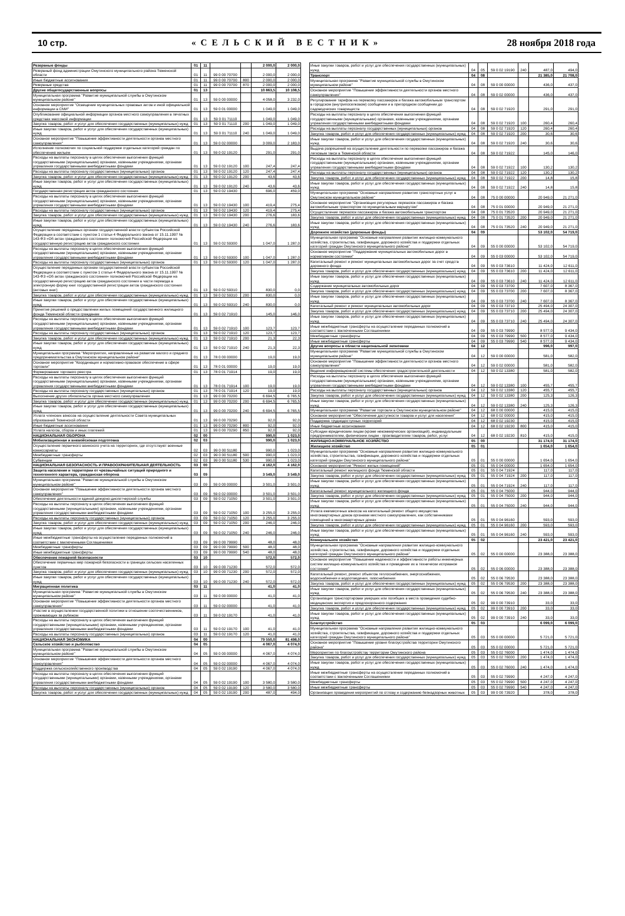10 стр. «СЕЛЬСКИЙ ВЕСТНИК» 28 ноября 2018 года
| Резервные фонды | 01 | 11 | | | 2 000,0 | 2 000,0 |
| Резервный фонд администрации Омутинского муниципального района Тюменской области | 01 | 11 | 99 0 00 70700 | | 2 000,0 | 2 000,0 |
| Иные бюджетные ассигнования | 01 | 11 | 99 0 00 70700 | 800 | 2 000,0 | 2 000,0 |
| Резервные средства | 01 | 11 | 99 0 00 70700 | 870 | 2 000,0 | 2 000,0 |
| Другие общегосударственные вопросы | 01 | 13 | | | 10 863,5 | 10 108,5 |
| Муниципальная программа "Развитие муниципальной службы в Омутинском муниципальном районе" | 01 | 13 | 59 0 00 00000 | | 4 058,0 | 3 232,0 |
| Основное мероприятие "Освещение муниципальных правовых актов и иной официальной информации в СМИ" | 01 | 13 | 59 0 01 00000 | | 1 049,0 | 1 049,0 |
| Опубликование официальной информации органов местного самоуправления в печатных средствах массовой информации | 01 | 13 | 59 0 01 71110 | | 1 049,0 | 1 049,0 |
| Закупка товаров, работ и услуг для обеспечения государственных (муниципальных) нужд | 01 | 13 | 59 0 01 71110 | 200 | 1 049,0 | 1 049,0 |
| Иные закупки товаров, работ и услуг для обеспечения государственных (муниципальных) нужд | 01 | 13 | 59 0 01 71110 | 240 | 1 049,0 | 1 049,0 |
| Основное мероприятие "Повышение эффективности деятельности органов местного самоуправления" | 01 | 13 | 59 0 02 00000 | | 3 009,0 | 2 183,0 |
| Исполнение полномочия по социальной поддержке отдельных категорий граждан по обеспечению жильем | 01 | 13 | 59 0 02 19120 | | 291,0 | 291,0 |
| Расходы на выплаты персоналу в целях обеспечения выполнения функций государственными (муниципальными) органами, казенными учреждениями, органами управления государственными внебюджетными фондами | 01 | 13 | 59 0 02 19120 | 100 | 247,4 | 247,4 |
| Расходы на выплаты персоналу государственных (муниципальных) органов | 01 | 13 | 59 0 02 19120 | 120 | 247,4 | 247,4 |
| Закупка товаров, работ и услуг для обеспечения государственных (муниципальных) нужд | 01 | 13 | 59 0 02 19120 | 200 | 43,6 | 43,6 |
| Иные закупки товаров, работ и услуг для обеспечения государственных (муниципальных) нужд | 01 | 13 | 59 0 02 19120 | 240 | 43,6 | 43,6 |
| Государственная регистрация актов гражданского состояния | 01 | 13 | 59 0 02 19430 | | 696,0 | 459,0 |
| Расходы на выплаты персоналу в целях обеспечения выполнения функций государственными (муниципальными) органами, казенными учреждениями, органами управления государственными внебюджетными фондами | 01 | 13 | 59 0 02 19430 | 100 | 419,4 | 275,4 |
| Расходы на выплаты персоналу государственных (муниципальных) органов | 01 | 13 | 59 0 02 19430 | 120 | 419,4 | 275,4 |
| Закупка товаров, работ и услуг для обеспечения государственных (муниципальных) нужд | 01 | 13 | 59 0 02 19430 | 200 | 276,6 | 183,6 |
| Иные закупки товаров, работ и услуг для обеспечения государственных (муниципальных) нужд | 01 | 13 | 59 0 02 19430 | 240 | 276,6 | 183,6 |
| Осуществление переданных органам государственной власти субъектов Российской Федерации в соответствии с пунктом 1 статьи 4 Федерального закона от 15.11.1997 № 143-ФЗ «Об актах гражданского состояния» полномочий Российской Федерации на государственную регистрацию актов гражданского состояния | 01 | 13 | 59 0 02 59300 | | 1 047,0 | 1 287,0 |
| Расходы на выплаты персоналу в целях обеспечения выполнения функций государственными (муниципальными) органами, казенными учреждениями, органами управления государственными внебюджетными фондами | 01 | 13 | 59 0 02 59300 | 100 | 1 047,0 | 1 287,0 |
| Расходы на выплаты персоналу государственных (муниципальных) органов | 01 | 13 | 59 0 02 59300 | 120 | 1 047,0 | 1 287,0 |
| Осуществление переданных органам государственной власти субъектов Российской Федерации в соответствии с пунктом 1 статьи 4 Федерального закона от 15.11.1997 № 143-ФЗ «Об актах гражданского состояния» полномочий Российской Федерации на государственную регистрацию актов гражданского состояния в части перевода в электронную форму книг государственной регистрации актов гражданского состояния (актовых книг) | 01 | 13 | 59 0 02 59310 | | 830,0 | 0,0 |
| Закупка товаров, работ и услуг для обеспечения государственных (муниципальных) нужд | 01 | 13 | 59 0 02 59310 | 200 | 830,0 | 0,0 |
| Иные закупки товаров, работ и услуг для обеспечения государственных (муниципальных) нужд | 01 | 13 | 59 0 02 59310 | 240 | 830,0 | 0,0 |
| Принятие решений о предоставлении жилых помещений государственного жилищного фонда Тюменской области гражданам | 01 | 13 | 59 0 02 71910 | | 145,0 | 146,0 |
| Расходы на выплаты персоналу в целях обеспечения выполнения функций государственными (муниципальными) органами, казенными учреждениями, органами управления государственными внебюджетными фондами | 01 | 13 | 59 0 02 71910 | 100 | 123,7 | 123,7 |
| Расходы на выплаты персоналу государственных (муниципальных) органов | 01 | 13 | 59 0 02 71910 | 120 | 123,7 | 123,7 |
| Закупка товаров, работ и услуг для обеспечения государственных (муниципальных) нужд | 01 | 13 | 59 0 02 71910 | 200 | 21,3 | 22,3 |
| Иные закупки товаров, работ и услуг для обеспечения государственных (муниципальных) нужд | 01 | 13 | 59 0 02 71910 | 240 | 21,3 | 22,3 |
| Муниципальная программа "Мероприятия, направленные на развитие малого и среднего предпринимательства в Омутинском муниципальном районе" | 01 | 13 | 78 0 00 00000 | | 19,0 | 19,0 |
| Основное мероприятие "Координация и нормативно-правовое обеспечение в сфере торговли" | 01 | 13 | 78 0 01 00000 | | 19,0 | 19,0 |
| Формирование торгового реестра | 01 | 13 | 78 0 01 71914 | | 19,0 | 19,0 |
| Расходы на выплаты персоналу в целях обеспечения выполнения функций государственными (муниципальными) органами, казенными учреждениями, органами управления государственными внебюджетными фондами | 01 | 13 | 78 0 01 71914 | 100 | 19,0 | 19,0 |
| Расходы на выплаты персоналу государственных (муниципальных) органов | 01 | 13 | 78 0 01 71914 | 120 | 19,0 | 19,0 |
| Выполнение других обязательств органа местного самоуправления | 01 | 13 | 99 0 00 70200 | | 6 694,5 | 6 765,5 |
| Закупка товаров, работ и услуг для обеспечения государственных (муниципальных) нужд | 01 | 13 | 99 0 00 70200 | 200 | 6 694,5 | 6 765,5 |
| Иные закупки товаров, работ и услуг для обеспечения государственных (муниципальных) нужд | 01 | 13 | 99 0 00 70200 | 240 | 6 694,5 | 6 765,5 |
| Уплата членских взносов на осуществление деятельности Совета муниципальных образований Тюменской области | 01 | 13 | 99 0 00 70290 | | 92,0 | 92,0 |
| Иные бюджетные ассигнования | 01 | 13 | 99 0 00 70290 | 800 | 92,0 | 92,0 |
| Уплата налогов, сборов и иных платежей | 01 | 13 | 99 0 00 70290 | 850 | 92,0 | 92,0 |
| НАЦИОНАЛЬНАЯ ОБОРОНА | 02 | 00 | | | 990,0 | 1 023,0 |
| Мобилизационная и вневойсковая подготовка | 02 | 03 | | | 990,0 | 1 023,0 |
| Осуществление первичного воинского учета на территориях, где отсутствуют военные комиссариаты | 02 | 03 | 99 0 00 51180 | | 990,0 | 1 023,0 |
| Межбюджетные трансферты | 02 | 03 | 99 0 00 51180 | 500 | 990,0 | 1 023,0 |
| Субвенции | 02 | 03 | 99 0 00 51180 | 530 | 990,0 | 1 023,0 |
| НАЦИОНАЛЬНАЯ БЕЗОПАСНОСТЬ И ПРАВООХРАНИТЕЛЬНАЯ ДЕЯТЕЛЬНОСТЬ | 03 | 00 | | | 4 162,0 | 4 162,0 |
| Защита населения и территории от чрезвычайных ситуаций природного и техногенного характера, гражданская оборона | 03 | 09 | | | 3 549,0 | 3 549,0 |
| Муниципальная программа "Развитие муниципальной службы в Омутинском муниципальном районе" | 03 | 09 | 59 0 00 00000 | | 3 501,0 | 3 501,0 |
| Основное мероприятие "Повышение эффективности деятельности органов местного самоуправления" | 03 | 09 | 59 0 02 00000 | | 3 501,0 | 3 501,0 |
| Обеспечение деятельности единой дежурно-диспетчерской службы | 03 | 09 | 59 0 02 71050 | | 3 501,0 | 3 501,0 |
| Расходы на выплаты персоналу в целях обеспечения выполнения функций государственными (муниципальными) органами, казенными учреждениями, органами управления государственными внебюджетными фондами | 03 | 09 | 59 0 02 71050 | 100 | 3 255,0 | 3 255,0 |
| Расходы на выплаты персоналу государственных (муниципальных) органов | 03 | 09 | 59 0 02 71050 | 120 | 3 255,0 | 3 255,0 |
| Закупка товаров, работ и услуг для обеспечения государственных (муниципальных) нужд | 03 | 09 | 59 0 02 71050 | 200 | 246,0 | 246,0 |
| Иные закупки товаров, работ и услуг для обеспечения государственных (муниципальных) нужд | 03 | 09 | 59 0 02 71050 | 240 | 246,0 | 246,0 |
| Иные межбюджетные трансферты на осуществление переданных полномочий в соответствии с заключенными Соглашениями | 03 | 09 | 99 0 00 79990 | | 48,0 | 48,0 |
| Межбюджетные трансферты | 03 | 09 | 99 0 00 79990 | 500 | 48,0 | 48,0 |
| Иные межбюджетные трансферты | 03 | 09 | 99 0 00 79990 | 540 | 48,0 | 48,0 |
| Обеспечение пожарной безопасности | 03 | 10 | | | 572,0 | 572,0 |
| Обеспечение первичных мер пожарной безопасности в границах сельских населенных пунктов | 03 | 10 | 99 0 00 71230 | | 572,0 | 572,0 |
| Закупка товаров, работ и услуг для обеспечения государственных (муниципальных) нужд | 03 | 10 | 99 0 00 71230 | 200 | 572,0 | 572,0 |
| Иные закупки товаров, работ и услуг для обеспечения государственных (муниципальных) нужд | 03 | 10 | 99 0 00 71230 | 240 | 572,0 | 572,0 |
| Миграционная политика | 03 | 11 | | | 41,0 | 41,0 |
| Муниципальная программа "Развитие муниципальной службы в Омутинском муниципальном районе" | 03 | 11 | 59 0 00 00000 | | 41,0 | 41,0 |
| Основное мероприятие "Повышение эффективности деятельности органов местного самоуправления" | 03 | 11 | 59 0 02 00000 | | 41,0 | 41,0 |
| Участие в осуществлении государственной политики в отношении соотечественников, проживающих за рубежом | 03 | 11 | 59 0 02 19170 | | 41,0 | 41,0 |
| Расходы на выплаты персоналу в целях обеспечения выполнения функций государственными (муниципальными) органами, казенными учреждениями, органами управления государственными внебюджетными фондами | 03 | 11 | 59 0 02 19170 | 100 | 41,0 | 41,0 |
| Расходы на выплаты персоналу государственных (муниципальных) органов | 03 | 11 | 59 0 02 19170 | 120 | 41,0 | 41,0 |
| НАЦИОНАЛЬНАЯ ЭКОНОМИКА | 04 | 00 | | | 79 550,0 | 81 498,0 |
| Сельское хозяйство и рыболовство | 04 | 05 | | | 4 067,0 | 4 074,0 |
| Муниципальная программа "Развитие муниципальной службы в Омутинском муниципальном районе" | 04 | 05 | 59 0 00 00000 | | 4 067,0 | 4 074,0 |
| Основное мероприятие "Повышение эффективности деятельности органов местного самоуправления" | 04 | 05 | 59 0 02 00000 | | 4 067,0 | 4 074,0 |
| Поддержка сельскохозяйственного производства | 04 | 05 | 59 0 02 19190 | | 4 067,0 | 4 074,0 |
| Расходы на выплаты персоналу в целях обеспечения выполнения функций государственными (муниципальными) органами, казенными учреждениями, органами управления государственными внебюджетными фондами | 04 | 05 | 59 0 02 19190 | 100 | 3 580,0 | 3 580,0 |
| Расходы на выплаты персоналу государственных (муниципальных) органов | 04 | 05 | 59 0 02 19190 | 120 | 3 580,0 | 3 580,0 |
| Закупка товаров, работ и услуг для обеспечения государственных (муниципальных) нужд | 04 | 05 | 59 0 02 19190 | 200 | 487,0 | 494,0 |
| Иные закупки товаров, работ и услуг для обеспечения государственных (муниципальных) нужд | 04 | 05 | 59 0 02 19190 | 240 | 487,0 | 494,0 |
| Транспорт | 04 | 08 | | | 21 385,0 | 21 708,0 |
| Муниципальная программа "Развитие муниципальной службы в Омутинском муниципальном районе" | 04 | 08 | 59 0 00 00000 | | 436,0 | 437,0 |
| Основное мероприятие "Повышение эффективности деятельности органов местного самоуправления" | 04 | 08 | 59 0 02 00000 | | 436,0 | 437,0 |
| Регулирование тарифов на перевозку пассажиров и багажа автомобильным транспортом в городском (внутрипоселковом) сообщении и в пригородном сообщении до садоводческих товариществ | 04 | 08 | 59 0 02 71920 | | 291,0 | 291,0 |
| Расходы на выплаты персоналу в целях обеспечения выполнения функций государственными (муниципальными) органами, казенными учреждениями, органами управления государственными внебюджетными фондами | 04 | 08 | 59 0 02 71920 | 100 | 260,4 | 260,4 |
| Расходы на выплаты персоналу государственных (муниципальных) органов | 04 | 08 | 59 0 02 71920 | 120 | 260,4 | 260,4 |
| Закупка товаров, работ и услуг для обеспечения государственных (муниципальных) нужд | 04 | 08 | 59 0 02 71920 | 200 | 30,6 | 30,6 |
| Иные закупки товаров, работ и услуг для обеспечения государственных (муниципальных) нужд | 04 | 08 | 59 0 02 71920 | 240 | 30,6 | 30,6 |
| Выдача разрешений на осуществление деятельности по перевозке пассажиров и багажа легковым такси в Тюменской области | 04 | 08 | 59 0 02 71922 | | 145,0 | 146,0 |
| Расходы на выплаты персоналу в целях обеспечения выполнения функций государственными (муниципальными) органами, казенными учреждениями, органами управления государственными внебюджетными фондами | 04 | 08 | 59 0 02 71922 | 100 | 130,2 | 130,2 |
| Расходы на выплаты персоналу государственных (муниципальных) органов | 04 | 08 | 59 0 02 71922 | 120 | 130,2 | 130,2 |
| Закупка товаров, работ и услуг для обеспечения государственных (муниципальных) нужд | 04 | 08 | 59 0 02 71922 | 200 | 14,8 | 15,8 |
| Иные закупки товаров, работ и услуг для обеспечения государственных (муниципальных) нужд | 04 | 08 | 59 0 02 71922 | 240 | 14,8 | 15,8 |
| Муниципальная программа "Основные направления развития транспортных услуг в Омутинском муниципальном районе" | 04 | 08 | 75 0 00 00000 | | 20 949,0 | 21 271,0 |
| Основное мероприятие "Организация регулярных перевозок пассажиров и багажа автомобильным транспортом по муниципальным маршрутам" | 04 | 08 | 75 0 01 00000 | | 20 949,0 | 21 271,0 |
| Осуществление перевозок пассажиров и багажа автомобильным транспортом | 04 | 08 | 75 0 01 73520 | | 20 949,0 | 21 271,0 |
| Закупка товаров, работ и услуг для обеспечения государственных (муниципальных) нужд | 04 | 08 | 75 0 01 73520 | 200 | 20 949,0 | 21 271,0 |
| Иные закупки товаров, работ и услуг для обеспечения государственных (муниципальных) нужд | 04 | 08 | 75 0 01 73520 | 240 | 20 949,0 | 21 271,0 |
| Дорожное хозяйство (дорожные фонды) | 04 | 09 | | | 53 102,0 | 54 719,0 |
| Муниципальная программа "Основные направления развития жилищно-коммунального хозяйства, строительства, газификации, дорожного хозяйства и поддержки отдельных категорий граждан Омутинского муниципального района" | 04 | 09 | 55 0 00 00000 | | 53 102,0 | 54 719,0 |
| Основное мероприятие "Поддержание муниципальных автомобильных дорог в нормативном состоянии" | 04 | 09 | 55 0 03 00000 | | 53 102,0 | 54 719,0 |
| Капитальный ремонт и ремонт муниципальных автомобильных дорог за счет средств дорожного фонда | 04 | 09 | 55 0 03 73610 | | 11 424,0 | 12 611,0 |
| Закупка товаров, работ и услуг для обеспечения государственных (муниципальных) нужд | 04 | 09 | 55 0 03 73610 | 200 | 11 424,0 | 12 611,0 |
| Иные закупки товаров, работ и услуг для обеспечения государственных (муниципальных) нужд | 04 | 09 | 55 0 03 73610 | 240 | 11 424,0 | 12 611,0 |
| Содержание муниципальных автомобильных дорог | 04 | 09 | 55 0 03 73700 | | 7 607,0 | 8 367,0 |
| Закупка товаров, работ и услуг для обеспечения государственных (муниципальных) нужд | 04 | 09 | 55 0 03 73700 | 200 | 7 607,0 | 8 367,0 |
| Иные закупки товаров, работ и услуг для обеспечения государственных (муниципальных) нужд | 04 | 09 | 55 0 03 73700 | 240 | 7 607,0 | 8 367,0 |
| Капитальный ремонт и ремонт муниципальных автомобильных дорог | 04 | 09 | 55 0 03 73710 | | 25 494,0 | 24 307,0 |
| Закупка товаров, работ и услуг для обеспечения государственных (муниципальных) нужд | 04 | 09 | 55 0 03 73710 | 200 | 25 494,0 | 24 307,0 |
| Иные закупки товаров, работ и услуг для обеспечения государственных (муниципальных) нужд | 04 | 09 | 55 0 03 73710 | 240 | 25 494,0 | 24 307,0 |
| Иные межбюджетные трансферты на осуществление переданных полномочий в соответствии с заключенными Соглашениями | 04 | 09 | 55 0 03 79990 | | 8 577,0 | 9 434,0 |
| Межбюджетные трансферты | 04 | 09 | 55 0 03 79990 | 500 | 8 577,0 | 9 434,0 |
| Иные межбюджетные трансферты | 04 | 09 | 55 0 03 79990 | 540 | 8 577,0 | 9 434,0 |
| Другие вопросы в области национальной экономики | 04 | 12 | | | 996,0 | 997,0 |
| Муниципальная программа "Развитие муниципальной службы в Омутинском муниципальном районе" | 04 | 12 | 59 0 00 00000 | | 581,0 | 582,0 |
| Основное мероприятие "Повышение эффективности деятельности органов местного самоуправления" | 04 | 12 | 59 0 02 00000 | | 581,0 | 582,0 |
| Ведение информационной системы обеспечения градостроительной деятельности | 04 | 12 | 59 0 02 13380 | | 581,0 | 582,0 |
| Расходы на выплаты персоналу в целях обеспечения выполнения функций государственными (муниципальными) органами, казенными учреждениями, органами управления государственными внебюджетными фондами | 04 | 12 | 59 0 02 13380 | 100 | 455,7 | 455,7 |
| Расходы на выплаты персоналу государственных (муниципальных) органов | 04 | 12 | 59 0 02 13380 | 120 | 455,7 | 455,7 |
| Закупка товаров, работ и услуг для обеспечения государственных (муниципальных) нужд | 04 | 12 | 59 0 02 13380 | 200 | 125,3 | 126,3 |
| Иные закупки товаров, работ и услуг для обеспечения государственных (муниципальных) нужд | 04 | 12 | 59 0 02 13380 | 240 | 125,3 | 126,3 |
| Муниципальная программа "Развитие торговли в Омутинском муниципальном районе" | 04 | 12 | 68 0 00 00000 | | 415,0 | 415,0 |
| Основное мероприятие "Обеспечение доступности товаров и услуг для населения" | 04 | 12 | 68 0 02 00000 | | 415,0 | 415,0 |
| Поддержка труднодоступных территорий | 04 | 12 | 68 0 02 19230 | | 415,0 | 415,0 |
| Иные бюджетные ассигнования | 04 | 12 | 68 0 02 19230 | 800 | 415,0 | 415,0 |
| Субсидии юридическим лицам (кроме некоммерческих организаций), индивидуальным предпринимателям, физическим лицам - производителям товаров, работ, услуг | 04 | 12 | 68 0 02 19230 | 810 | 415,0 | 415,0 |
| ЖИЛИЩНО-КОММУНАЛЬНОЕ ХОЗЯЙСТВО | 05 | 00 | | | 31 174,0 | 31 174,0 |
| Жилищное хозяйство | 05 | 01 | | | 1 654,0 | 1 654,0 |
| Муниципальная программа "Основные направления развития жилищно-коммунального хозяйства, строительства, газификации, дорожного хозяйства и поддержки отдельных категорий граждан Омутинского муниципального района" | 05 | 01 | 55 0 00 00000 | | 1 654,0 | 1 654,0 |
| Основное мероприятие "Ремонт жилых помещений" | 05 | 01 | 55 0 04 00000 | | 1 654,0 | 1 654,0 |
| Капитальный ремонт жилищного фонда Тюменской области | 05 | 01 | 55 0 04 71924 | | 117,0 | 117,0 |
| Закупка товаров, работ и услуг для обеспечения государственных (муниципальных) нужд | 05 | 01 | 55 0 04 71924 | 200 | 117,0 | 117,0 |
| Иные закупки товаров, работ и услуг для обеспечения государственных (муниципальных) нужд | 05 | 01 | 55 0 04 71924 | 240 | 117,0 | 117,0 |
| Капитальный ремонт муниципального жилищного фонда | 05 | 01 | 55 0 04 75000 | | 944,0 | 944,0 |
| Закупка товаров, работ и услуг для обеспечения государственных (муниципальных) нужд | 05 | 01 | 55 0 04 75000 | 200 | 944,0 | 944,0 |
| Иные закупки товаров, работ и услуг для обеспечения государственных (муниципальных) нужд | 05 | 01 | 55 0 04 75000 | 240 | 944,0 | 944,0 |
| Уплата ежемесячных взносов на капитальный ремонт общего имущества многоквартирных домов органами местного самоуправления, как собственниками помещений в многоквартирных домах | 05 | 01 | 55 0 04 96160 | | 593,0 | 593,0 |
| Закупка товаров, работ и услуг для обеспечения государственных (муниципальных) нужд | 05 | 01 | 55 0 04 96160 | 200 | 593,0 | 593,0 |
| Иные закупки товаров, работ и услуг для обеспечения государственных (муниципальных) нужд | 05 | 01 | 55 0 04 96160 | 240 | 593,0 | 593,0 |
| Коммунальное хозяйство | 05 | 02 | | | 23 421,0 | 23 421,0 |
| Муниципальная программа "Основные направления развития жилищно-коммунального хозяйства, строительства, газификации, дорожного хозяйства и поддержки отдельных категорий граждан Омутинского муниципального района" | 05 | 02 | 55 0 00 00000 | | 23 388,0 | 23 388,0 |
| Основное мероприятие "Повышение надежности и эффективности работы инженерных систем жилищно-коммунального хозяйства и приведение их в технически исправное состояние" | 05 | 02 | 55 0 06 00000 | | 23 388,0 | 23 388,0 |
| Капитальный ремонт, ремонт объектов теплоснабжения, энергоснабжения, водоснабжения и водоотведения, газоснабжения | 05 | 02 | 55 0 06 79530 | | 23 388,0 | 23 388,0 |
| Закупка товаров, работ и услуг для обеспечения государственных (муниципальных) нужд | 05 | 02 | 55 0 06 79530 | 200 | 23 388,0 | 23 388,0 |
| Иные закупки товаров, работ и услуг для обеспечения государственных (муниципальных) нужд | 05 | 02 | 55 0 06 79530 | 240 | 23 388,0 | 23 388,0 |
| Организация транспортировки умерших или погибших в места проведения судебно-медицинских экспертиз и предпохоронного содержания | 05 | 02 | 99 0 00 73910 | | 33,0 | 33,0 |
| Закупка товаров, работ и услуг для обеспечения государственных (муниципальных) нужд | 05 | 02 | 99 0 00 73910 | 200 | 33,0 | 33,0 |
| Иные закупки товаров, работ и услуг для обеспечения государственных (муниципальных) нужд | 05 | 02 | 99 0 00 73910 | 240 | 33,0 | 33,0 |
| Благоустройство | 05 | 03 | | | 6 099,0 | 6 099,0 |
| Муниципальная программа "Основные направления развития жилищно-коммунального хозяйства, строительства, газификации, дорожного хозяйства и поддержки отдельных категорий граждан Омутинского муниципального района" | 05 | 03 | 55 0 00 00000 | | 5 721,0 | 5 721,0 |
| Основное мероприятие "Повышение уровня благоустройства территории Омутинского района" | 05 | 03 | 55 0 02 00000 | | 5 721,0 | 5 721,0 |
| Мероприятия по благоустройству территории Омутинского района | 05 | 03 | 55 0 02 76000 | | 1 474,0 | 1 474,0 |
| Закупка товаров, работ и услуг для обеспечения государственных (муниципальных) нужд | 05 | 03 | 55 0 02 76000 | 200 | 1 474,0 | 1 474,0 |
| Иные закупки товаров, работ и услуг для обеспечения государственных (муниципальных) нужд | 05 | 03 | 55 0 02 76000 | 240 | 1 474,0 | 1 474,0 |
| Иные межбюджетные трансферты на осуществление переданных полномочий в соответствии с заключенными Соглашениями | 05 | 03 | 55 0 02 79990 | | 4 247,0 | 4 247,0 |
| Межбюджетные трансферты | 05 | 03 | 55 0 02 79990 | 500 | 4 247,0 | 4 247,0 |
| Иные межбюджетные трансферты | 05 | 03 | 55 0 02 79990 | 540 | 4 247,0 | 4 247,0 |
| Организация проведения мероприятий по отлову и содержанию безнадзорных животных | 05 | 03 | 99 0 00 73920 | | 378,0 | 378,0 |